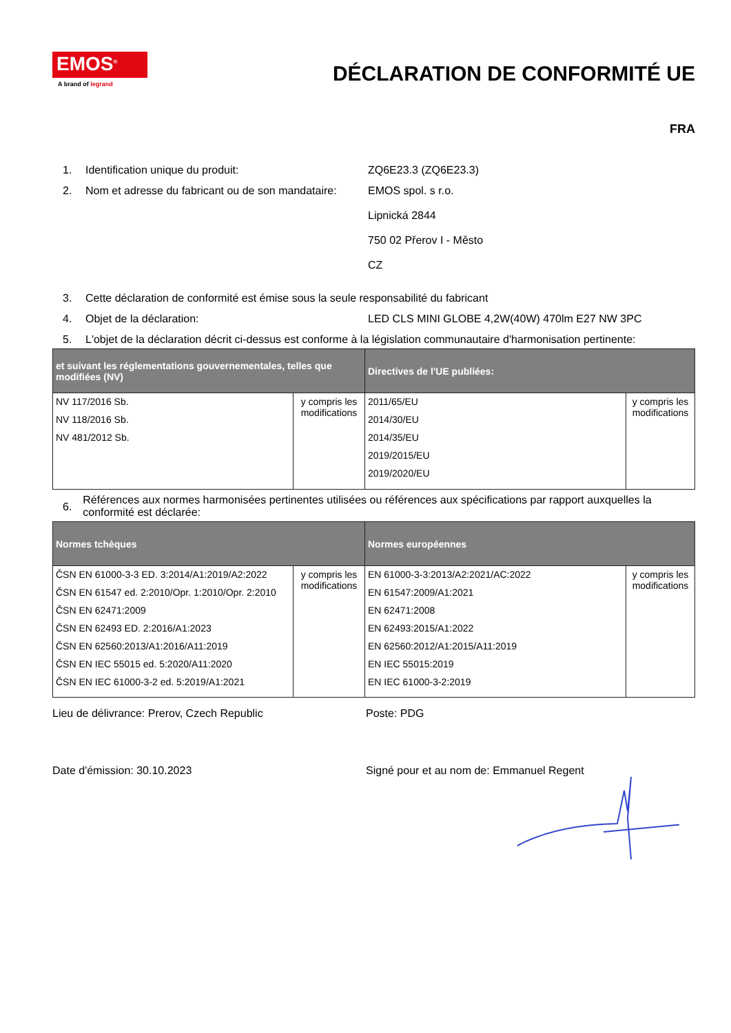EMOS<sup>®</sup>
A brand of legrand
DÉCLARATION DE CONFORMITÉ UE
FRA
1. Identification unique du produit: ZQ6E23.3 (ZQ6E23.3)
2. Nom et adresse du fabricant ou de son mandataire:
EMOS spol. s r.o.
Lipnická 2844
750 02 Přerov I - Město
CZ
3. Cette déclaration de conformité est émise sous la seule responsabilité du fabricant
4. Objet de la déclaration: LED CLS MINI GLOBE 4,2W(40W) 470lm E27 NW 3PC
5. L'objet de la déclaration décrit ci-dessus est conforme à la législation communautaire d'harmonisation pertinente:
| et suivant les réglementations gouvernementales, telles que modifiées (NV) | | Directives de l'UE publiées: | |
| --- | --- | --- | --- |
| NV 117/2016 Sb. NV 118/2016 Sb. NV 481/2012 Sb. | y compris les modifications | 2011/65/EU 2014/30/EU 2014/35/EU 2019/2015/EU 2019/2020/EU | y compris les modifications |
6.
Références aux normes harmonisées pertinentes utilisées ou références aux spécifications par rapport auxquelles la conformité est déclarée:
| Normes tchèques | | Normes européennes | |
| --- | --- | --- | --- |
| ČSN EN 61000-3-3 ED. 3:2014/A1:2019/A2:2022 ČSN EN 61547 ed. 2:2010/Opr. 1:2010/Opr. 2:2010 ČSN EN 62471:2009 ČSN EN 62493 ED. 2:2016/A1:2023 ČSN EN 62560:2013/A1:2016/A11:2019 ČSN EN IEC 55015 ed. 5:2020/A11:2020 ČSN EN IEC 61000-3-2 ed. 5:2019/A1:2021 | y compris les modifications | EN 61000-3-3:2013/A2:2021/AC:2022 EN 61547:2009/A1:2021 EN 62471:2008 EN 62493:2015/A1:2022 EN 62560:2012/A1:2015/A11:2019 EN IEC 55015:2019 EN IEC 61000-3-2:2019 | y compris les modifications |
Lieu de délivrance: Prerov, Czech Republic Poste: PDG
Date d'émission: 30.10.2023 Signé pour et au nom de: Emmanuel Regent